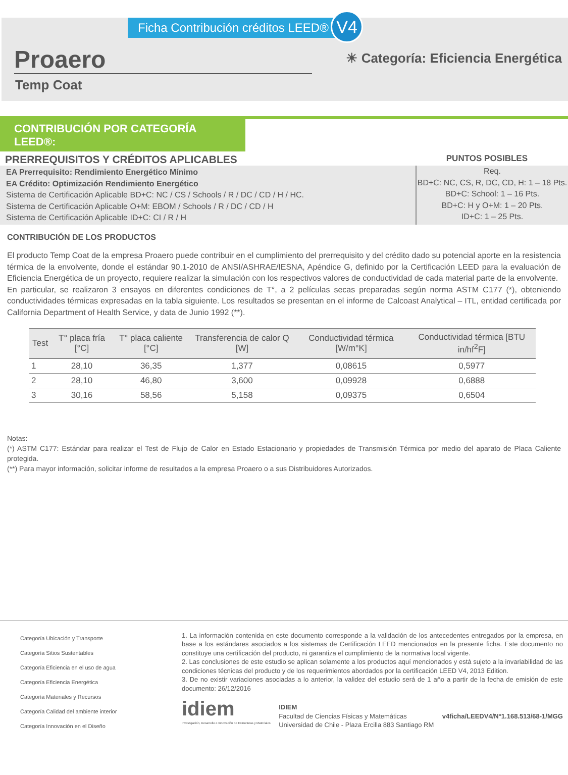Ficha Contribución créditos LEED®
V4
Proaero
☀ Categoría: Eficiencia Energética
Temp Coat
CONTRIBUCIÓN POR CATEGORÍA LEED®:
PRERREQUISITOS Y CRÉDITOS APLICABLES PUNTOS POSIBLES
EA Prerrequisito: Rendimiento Energético Mínimo
EA Crédito: Optimización Rendimiento Energético
Sistema de Certificación Aplicable BD+C: NC / CS / Schools / R / DC / CD / H / HC.
Sistema de Certificación Aplicable O+M: EBOM / Schools / R / DC / CD / H
Sistema de Certificación Aplicable ID+C: CI / R / H
Req.
BD+C: NC, CS, R, DC, CD, H: 1 – 18 Pts.
BD+C: School: 1 – 16 Pts.
BD+C: H y O+M: 1 – 20 Pts.
ID+C: 1 – 25 Pts.
CONTRIBUCIÓN DE LOS PRODUCTOS
El producto Temp Coat de la empresa Proaero puede contribuir en el cumplimiento del prerrequisito y del crédito dado su potencial aporte en la resistencia térmica de la envolvente, donde el estándar 90.1-2010 de ANSI/ASHRAE/IESNA, Apéndice G, definido por la Certificación LEED para la evaluación de Eficiencia Energética de un proyecto, requiere realizar la simulación con los respectivos valores de conductividad de cada material parte de la envolvente.
En particular, se realizaron 3 ensayos en diferentes condiciones de T°, a 2 películas secas preparadas según norma ASTM C177 (*), obteniendo conductividades térmicas expresadas en la tabla siguiente. Los resultados se presentan en el informe de Calcoast Analytical – ITL, entidad certificada por California Department of Health Service, y data de Junio 1992 (**).
| Test | T° placa fría [°C] | T° placa caliente [°C] | Transferencia de calor Q [W] | Conductividad térmica [W/m°K] | Conductividad térmica [BTU in/hf<sup>2</sup>F] |
| --- | --- | --- | --- | --- | --- |
| 1 | 28,10 | 36,35 | 1,377 | 0,08615 | 0,5977 |
| 2 | 28,10 | 46,80 | 3,600 | 0,09928 | 0,6888 |
| 3 | 30,16 | 58,56 | 5,158 | 0,09375 | 0,6504 |
Notas:
(*) ASTM C177: Estándar para realizar el Test de Flujo de Calor en Estado Estacionario y propiedades de Transmisión Térmica por medio del aparato de Placa Caliente protegida.
(**) Para mayor información, solicitar informe de resultados a la empresa Proaero o a sus Distribuidores Autorizados.
Categoría Ubicación y Transporte
Categoría Sitios Sustentables
Categoría Eficiencia en el uso de agua
Categoría Eficiencia Energética
Categoría Materiales y Recursos
Categoría Calidad del ambiente interior
Categoría Innovación en el Diseño
1. La información contenida en este documento corresponde a la validación de los antecedentes entregados por la empresa, en base a los estándares asociados a los sistemas de Certificación LEED mencionados en la presente ficha. Este documento no constituye una certificación del producto, ni garantiza el cumplimiento de la normativa local vigente.
2. Las conclusiones de este estudio se aplican solamente a los productos aquí mencionados y está sujeto a la invariabilidad de las condiciones técnicas del producto y de los requerimientos abordados por la certificación LEED V4, 2013 Edition.
3. De no existir variaciones asociadas a lo anterior, la validez del estudio será de 1 año a partir de la fecha de emisión de este documento: 26/12/2016
idiem
Investigación, Desarrollo e Innovación de Estructuras y Materiales
IDIEM
Facultad de Ciencias Físicas y Matemáticas
Universidad de Chile - Plaza Ercilla 883 Santiago RM
v4ficha/LEEDV4/N°1.168.513/68-1/MGG